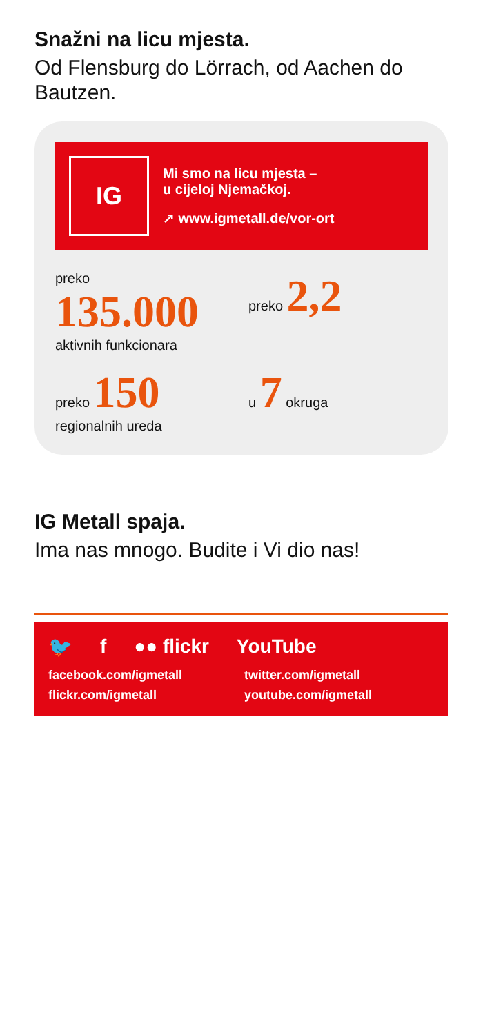Snažni na licu mjesta.
Od Flensburg do Lörrach, od Aachen do Bautzen.
IG
Mi smo na licu mjesta –
u cijeloj Njemačkoj.
↗ www.igmetall.de/vor-ort
preko 135.000
aktivnih funkcionara
preko 2,2
preko 150
regionalnih ureda
u 7 okruga
IG Metall spaja.
Ima nas mnogo. Budite i Vi dio nas!
🐦 f ●● flickr YouTube
facebook.com/igmetall twitter.com/igmetall flickr.com/igmetall youtube.com/igmetall